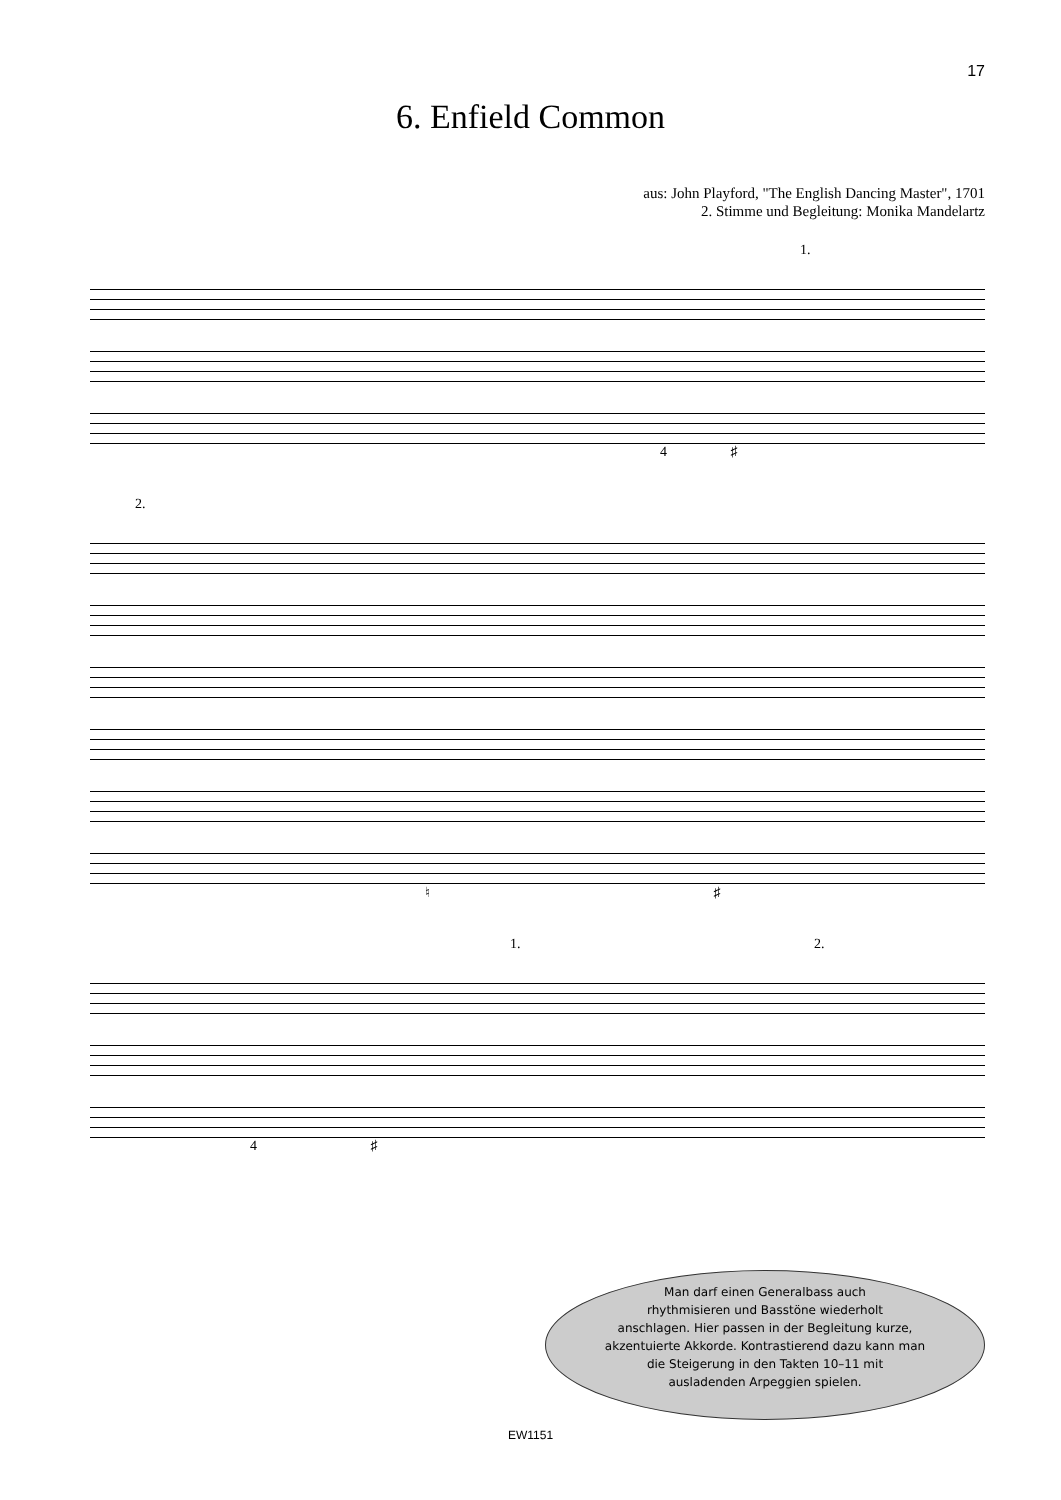17
6. Enfield Common
aus: John Playford, "The English Dancing Master", 1701
2. Stimme und Begleitung: Monika Mandelartz
1.
4 ♯
2.
♮ ♯
1. 2.
4 ♯
Man darf einen Generalbass auch
rhythmisieren und Basstöne wiederholt
anschlagen. Hier passen in der Begleitung kurze,
akzentuierte Akkorde. Kontrastierend dazu kann man
die Steigerung in den Takten 10–11 mit
ausladenden Arpeggien spielen.
EW1151